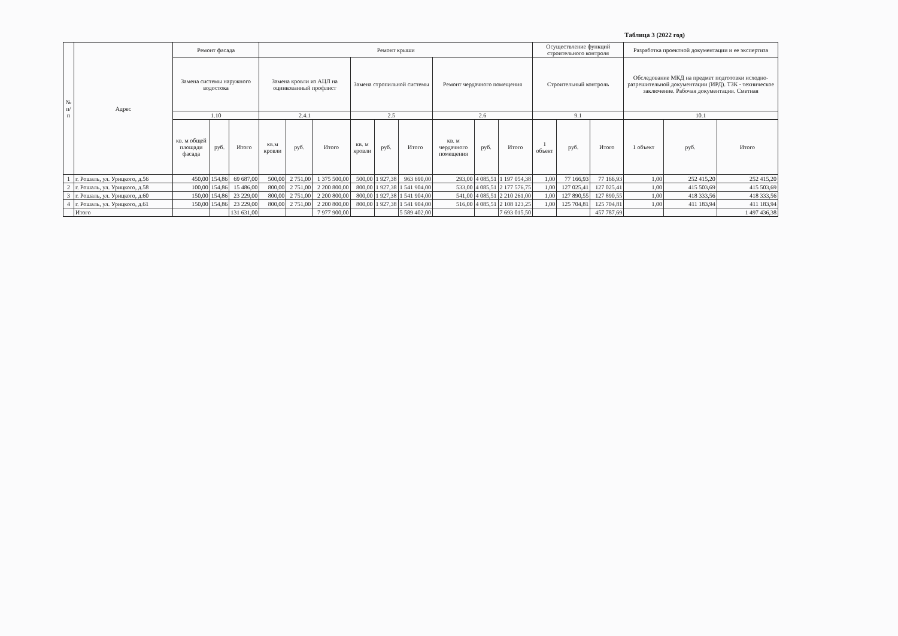Таблица 3 (2022 год)
| № п/п | Адрес | Ремонт фасада | | | Ремонт крыши | | | | | | | | | Осуществление функций строительного контроля | | | Разработка проектной документации и ее экспертиза | | |
| --- | --- | --- | --- | --- | --- | --- | --- | --- | --- | --- | --- | --- | --- | --- | --- | --- | --- | --- | --- |
| | | Замена системы наружного водостока | | | Замена кровли из АЦЛ на оцинкованный профлист | | | Замена стропильной системы | | | Ремонт чердачного помещения | | | Строительный контроль | | | Обследование МКД на предмет подготовки исходно-разрешительной документации (ИРД). ТЗК - техническое заключение. Рабочая документация. Сметная | | |
| | | 1.10 | | | 2.4.1 | | | 2.5 | | | 2.6 | | | 9.1 | | | 10.1 | | |
| | | кв. м общей площади фасада | руб. | Итого | кв.м кровли | руб. | Итого | кв. м кровли | руб. | Итого | кв. м чердачного помещения | руб. | Итого | 1 объект | руб. | Итого | 1 объект | руб. | Итого |
| 1 | г. Рошаль, ул. Урицкого, д.56 | 450,00 | 154,86 | 69 687,00 | 500,00 | 2 751,00 | 1 375 500,00 | 500,00 | 1 927,38 | 963 690,00 | 293,00 | 4 085,51 | 1 197 054,38 | 1,00 | 77 166,93 | 77 166,93 | 1,00 | 252 415,20 | 252 415,20 |
| 2 | г. Рошаль, ул. Урицкого, д.58 | 100,00 | 154,86 | 15 486,00 | 800,00 | 2 751,00 | 2 200 800,00 | 800,00 | 1 927,38 | 1 541 904,00 | 533,00 | 4 085,51 | 2 177 576,75 | 1,00 | 127 025,41 | 127 025,41 | 1,00 | 415 503,69 | 415 503,69 |
| 3 | г. Рошаль, ул. Урицкого, д.60 | 150,00 | 154,86 | 23 229,00 | 800,00 | 2 751,00 | 2 200 800,00 | 800,00 | 1 927,38 | 1 541 904,00 | 541,00 | 4 085,51 | 2 210 261,00 | 1,00 | 127 890,55 | 127 890,55 | 1,00 | 418 333,56 | 418 333,56 |
| 4 | г. Рошаль, ул. Урицкого, д.61 | 150,00 | 154,86 | 23 229,00 | 800,00 | 2 751,00 | 2 200 800,00 | 800,00 | 1 927,38 | 1 541 904,00 | 516,00 | 4 085,51 | 2 108 123,25 | 1,00 | 125 704,81 | 125 704,81 | 1,00 | 411 183,94 | 411 183,94 |
| | Итого | | | 131 631,00 | | | 7 977 900,00 | | | 5 589 402,00 | | | 7 693 015,50 | | | 457 787,69 | | | 1 497 436,38 |